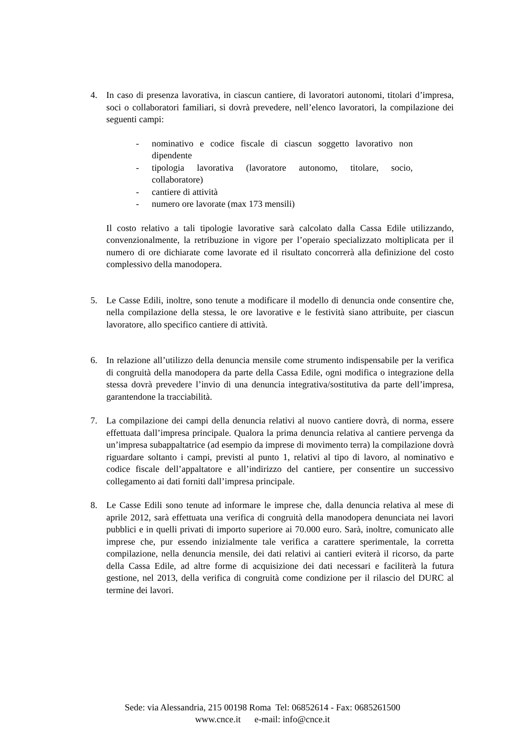4. In caso di presenza lavorativa, in ciascun cantiere, di lavoratori autonomi, titolari d’impresa, soci o collaboratori familiari, si dovrà prevedere, nell’elenco lavoratori, la compilazione dei seguenti campi:
- nominativo e codice fiscale di ciascun soggetto lavorativo non dipendente
- tipologia lavorativa (lavoratore autonomo, titolare, socio, collaboratore)
- cantiere di attività
- numero ore lavorate (max 173 mensili)
Il costo relativo a tali tipologie lavorative sarà calcolato dalla Cassa Edile utilizzando, convenzionalmente, la retribuzione in vigore per l’operaio specializzato moltiplicata per il numero di ore dichiarate come lavorate ed il risultato concorrerà alla definizione del costo complessivo della manodopera.
5. Le Casse Edili, inoltre, sono tenute a modificare il modello di denuncia onde consentire che, nella compilazione della stessa, le ore lavorative e le festività siano attribuite, per ciascun lavoratore, allo specifico cantiere di attività.
6. In relazione all’utilizzo della denuncia mensile come strumento indispensabile per la verifica di congruità della manodopera da parte della Cassa Edile, ogni modifica o integrazione della stessa dovrà prevedere l’invio di una denuncia integrativa/sostitutiva da parte dell’impresa, garantendone la tracciabilità.
7. La compilazione dei campi della denuncia relativi al nuovo cantiere dovrà, di norma, essere effettuata dall’impresa principale. Qualora la prima denuncia relativa al cantiere pervenga da un’impresa subappaltatrice (ad esempio da imprese di movimento terra) la compilazione dovrà riguardare soltanto i campi, previsti al punto 1, relativi al tipo di lavoro, al nominativo e codice fiscale dell’appaltatore e all’indirizzo del cantiere, per consentire un successivo collegamento ai dati forniti dall’impresa principale.
8. Le Casse Edili sono tenute ad informare le imprese che, dalla denuncia relativa al mese di aprile 2012, sarà effettuata una verifica di congruità della manodopera denunciata nei lavori pubblici e in quelli privati di importo superiore ai 70.000 euro. Sarà, inoltre, comunicato alle imprese che, pur essendo inizialmente tale verifica a carattere sperimentale, la corretta compilazione, nella denuncia mensile, dei dati relativi ai cantieri eviterà il ricorso, da parte della Cassa Edile, ad altre forme di acquisizione dei dati necessari e faciliterà la futura gestione, nel 2013, della verifica di congruità come condizione per il rilascio del DURC al termine dei lavori.
Sede: via Alessandria, 215 00198 Roma Tel: 06852614 - Fax: 0685261500
www.cnce.it e-mail: info@cnce.it